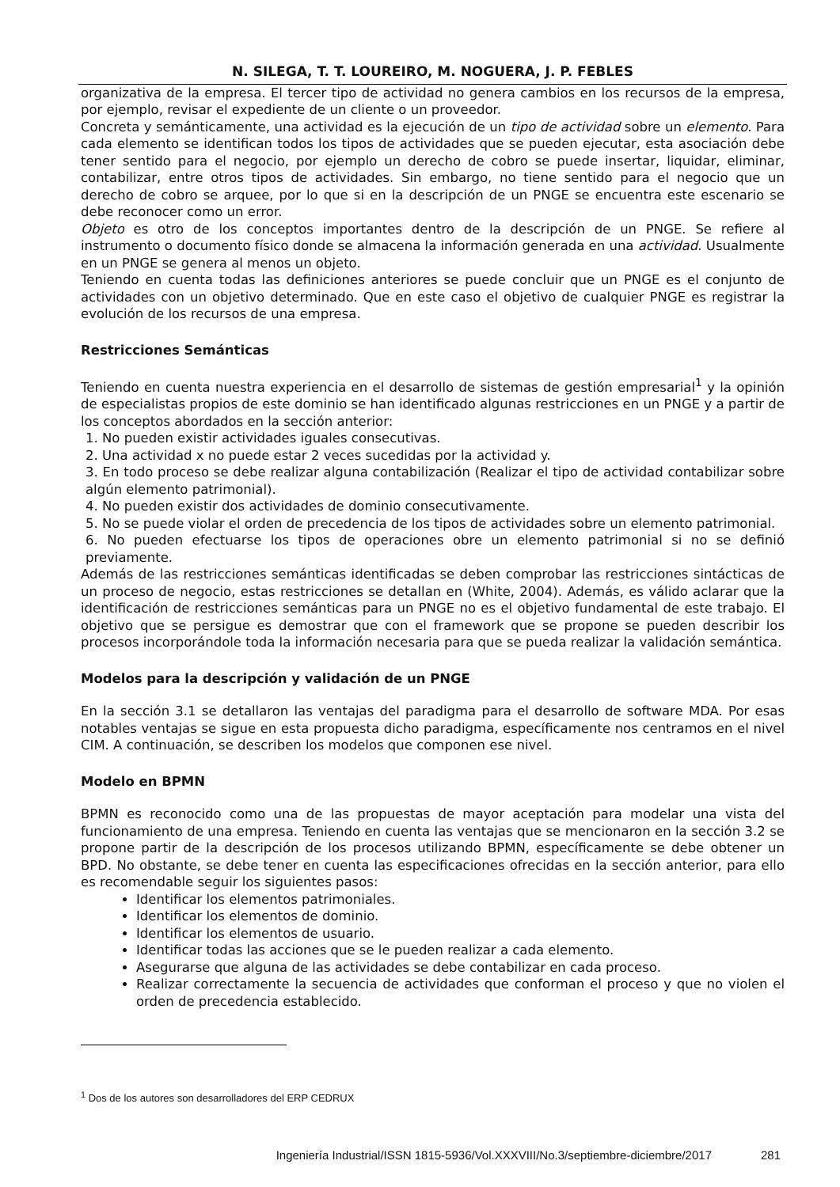N. SILEGA, T. T. LOUREIRO, M. NOGUERA, J. P. FEBLES
organizativa de la empresa. El tercer tipo de actividad no genera cambios en los recursos de la empresa, por ejemplo, revisar el expediente de un cliente o un proveedor.
Concreta y semánticamente, una actividad es la ejecución de un tipo de actividad sobre un elemento. Para cada elemento se identifican todos los tipos de actividades que se pueden ejecutar, esta asociación debe tener sentido para el negocio, por ejemplo un derecho de cobro se puede insertar, liquidar, eliminar, contabilizar, entre otros tipos de actividades. Sin embargo, no tiene sentido para el negocio que un derecho de cobro se arquee, por lo que si en la descripción de un PNGE se encuentra este escenario se debe reconocer como un error.
Objeto es otro de los conceptos importantes dentro de la descripción de un PNGE. Se refiere al instrumento o documento físico donde se almacena la información generada en una actividad. Usualmente en un PNGE se genera al menos un objeto.
Teniendo en cuenta todas las definiciones anteriores se puede concluir que un PNGE es el conjunto de actividades con un objetivo determinado. Que en este caso el objetivo de cualquier PNGE es registrar la evolución de los recursos de una empresa.
Restricciones Semánticas
Teniendo en cuenta nuestra experiencia en el desarrollo de sistemas de gestión empresarial<sup>1</sup> y la opinión de especialistas propios de este dominio se han identificado algunas restricciones en un PNGE y a partir de los conceptos abordados en la sección anterior:
1. No pueden existir actividades iguales consecutivas.
2. Una actividad x no puede estar 2 veces sucedidas por la actividad y.
3. En todo proceso se debe realizar alguna contabilización (Realizar el tipo de actividad contabilizar sobre algún elemento patrimonial).
4. No pueden existir dos actividades de dominio consecutivamente.
5. No se puede violar el orden de precedencia de los tipos de actividades sobre un elemento patrimonial.
6. No pueden efectuarse los tipos de operaciones obre un elemento patrimonial si no se definió previamente.
Además de las restricciones semánticas identificadas se deben comprobar las restricciones sintácticas de un proceso de negocio, estas restricciones se detallan en (White, 2004). Además, es válido aclarar que la identificación de restricciones semánticas para un PNGE no es el objetivo fundamental de este trabajo. El objetivo que se persigue es demostrar que con el framework que se propone se pueden describir los procesos incorporándole toda la información necesaria para que se pueda realizar la validación semántica.
Modelos para la descripción y validación de un PNGE
En la sección 3.1 se detallaron las ventajas del paradigma para el desarrollo de software MDA. Por esas notables ventajas se sigue en esta propuesta dicho paradigma, específicamente nos centramos en el nivel CIM. A continuación, se describen los modelos que componen ese nivel.
Modelo en BPMN
BPMN es reconocido como una de las propuestas de mayor aceptación para modelar una vista del funcionamiento de una empresa. Teniendo en cuenta las ventajas que se mencionaron en la sección 3.2 se propone partir de la descripción de los procesos utilizando BPMN, específicamente se debe obtener un BPD. No obstante, se debe tener en cuenta las especificaciones ofrecidas en la sección anterior, para ello es recomendable seguir los siguientes pasos:
Identificar los elementos patrimoniales.
Identificar los elementos de dominio.
Identificar los elementos de usuario.
Identificar todas las acciones que se le pueden realizar a cada elemento.
Asegurarse que alguna de las actividades se debe contabilizar en cada proceso.
Realizar correctamente la secuencia de actividades que conforman el proceso y que no violen el orden de precedencia establecido.
<sup>1</sup> Dos de los autores son desarrolladores del ERP CEDRUX
Ingeniería Industrial/ISSN 1815-5936/Vol.XXXVIII/No.3/septiembre-diciembre/2017 281